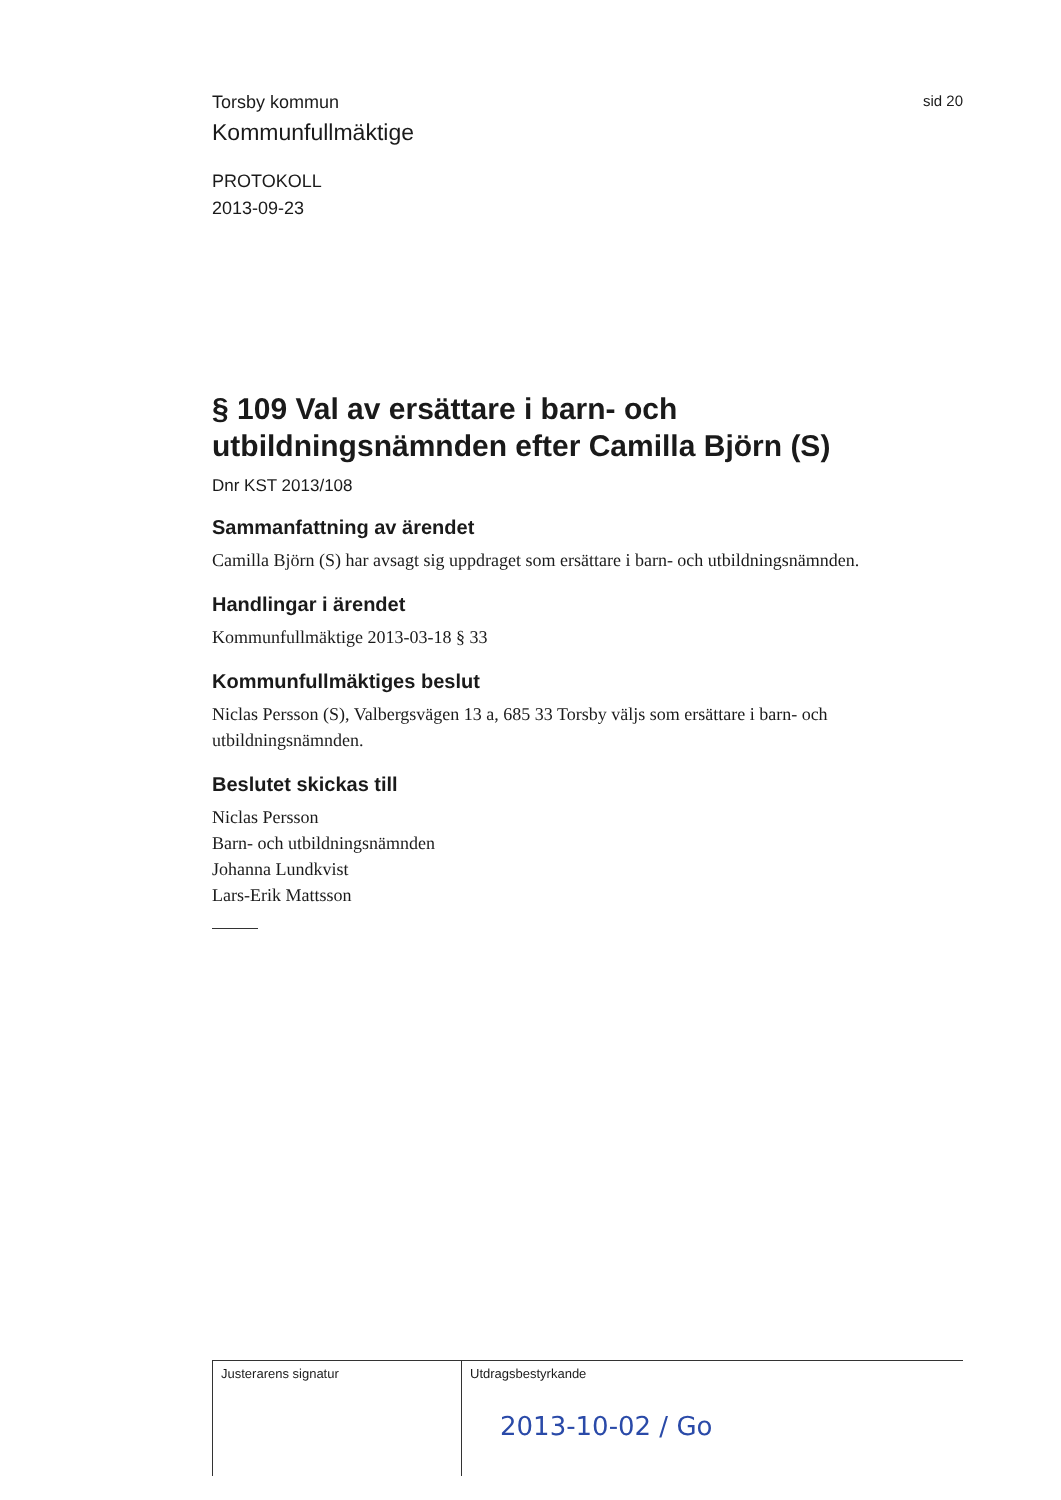Torsby kommun
sid 20
Kommunfullmäktige
PROTOKOLL
2013-09-23
§ 109 Val av ersättare i barn- och utbildningsnämnden efter Camilla Björn (S)
Dnr KST 2013/108
Sammanfattning av ärendet
Camilla Björn (S) har avsagt sig uppdraget som ersättare i barn- och utbildningsnämnden.
Handlingar i ärendet
Kommunfullmäktige 2013-03-18 § 33
Kommunfullmäktiges beslut
Niclas Persson (S), Valbergsvägen 13 a, 685 33 Torsby väljs som ersättare i barn- och utbildningsnämnden.
Beslutet skickas till
Niclas Persson
Barn- och utbildningsnämnden
Johanna Lundkvist
Lars-Erik Mattsson
Justerarens signatur Utdragsbestyrkande
2013-10-02 / Go